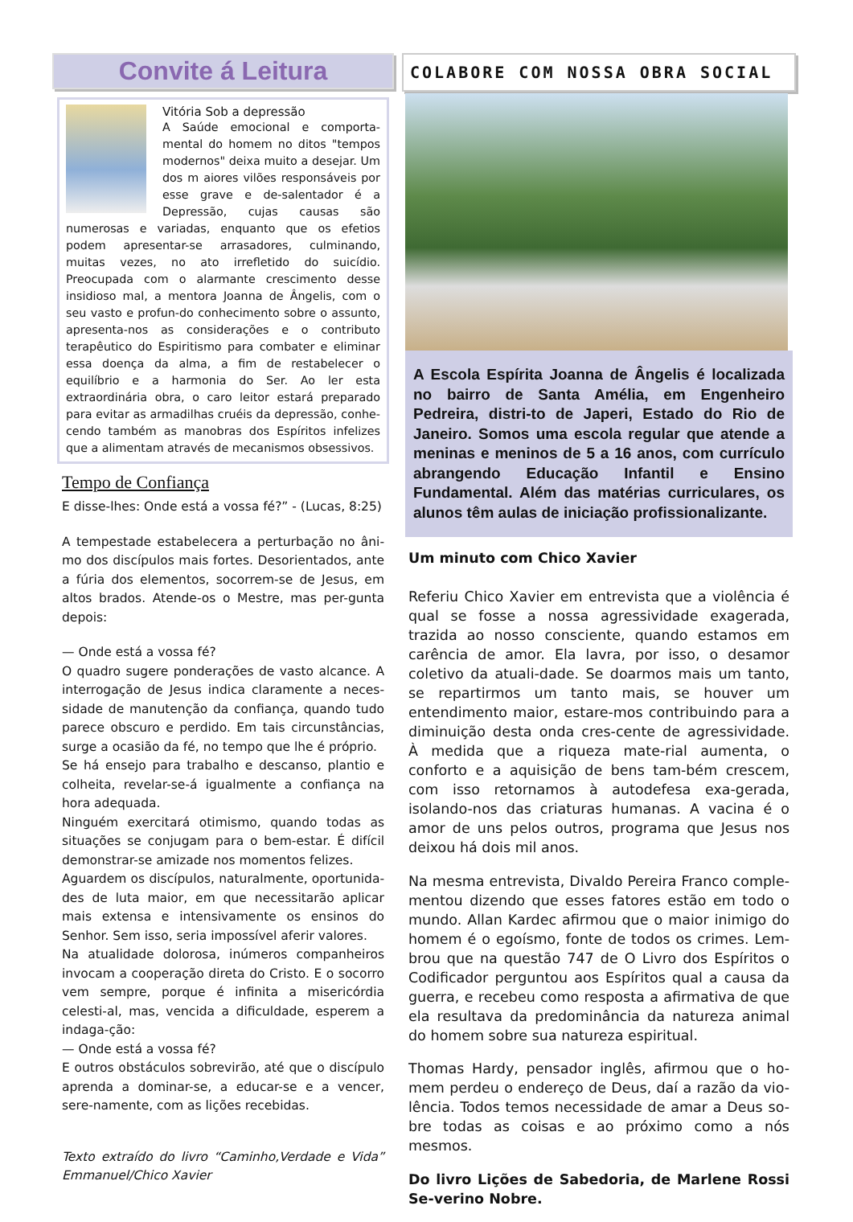Convite á Leitura
Vitória Sob a depressão
A Saúde emocional e comporta-mental do homem no ditos "tempos modernos" deixa muito a desejar. Um dos m aiores vilões responsáveis por esse grave e de-salentador é a Depressão, cujas causas são numerosas e variadas, enquanto que os efetios podem apresentar-se arrasadores, culminando, muitas vezes, no ato irrefletido do suicídio. Preocupada com o alarmante crescimento desse insidioso mal, a mentora Joanna de Ângelis, com o seu vasto e profun-do conhecimento sobre o assunto, apresenta-nos as considerações e o contributo terapêutico do Espiritismo para combater e eliminar essa doença da alma, a fim de restabelecer o equilíbrio e a harmonia do Ser. Ao ler esta extraordinária obra, o caro leitor estará preparado para evitar as armadilhas cruéis da depressão, conhe-cendo também as manobras dos Espíritos infelizes que a alimentam através de mecanismos obsessivos.
Tempo de Confiança
E disse-lhes: Onde está a vossa fé?” - (Lucas, 8:25)
A tempestade estabelecera a perturbação no âni-mo dos discípulos mais fortes. Desorientados, ante a fúria dos elementos, socorrem-se de Jesus, em altos brados. Atende-os o Mestre, mas per-gunta depois:
— Onde está a vossa fé?
O quadro sugere ponderações de vasto alcance. A interrogação de Jesus indica claramente a neces-sidade de manutenção da confiança, quando tudo parece obscuro e perdido. Em tais circunstâncias, surge a ocasião da fé, no tempo que lhe é próprio.
Se há ensejo para trabalho e descanso, plantio e colheita, revelar-se-á igualmente a confiança na hora adequada.
Ninguém exercitará otimismo, quando todas as situações se conjugam para o bem-estar. É difícil demonstrar-se amizade nos momentos felizes.
Aguardem os discípulos, naturalmente, oportunida-des de luta maior, em que necessitarão aplicar mais extensa e intensivamente os ensinos do Senhor. Sem isso, seria impossível aferir valores.
Na atualidade dolorosa, inúmeros companheiros invocam a cooperação direta do Cristo. E o socorro vem sempre, porque é infinita a misericórdia celesti-al, mas, vencida a dificuldade, esperem a indaga-ção:
— Onde está a vossa fé?
E outros obstáculos sobrevirão, até que o discípulo aprenda a dominar-se, a educar-se e a vencer, sere-namente, com as lições recebidas.
Texto extraído do livro “Caminho,Verdade e Vida” Emmanuel/Chico Xavier
COLABORE COM NOSSA OBRA SOCIAL
A Escola Espírita Joanna de Ângelis é localizada no bairro de Santa Amélia, em Engenheiro Pedreira, distri-to de Japeri, Estado do Rio de Janeiro. Somos uma escola regular que atende a meninas e meninos de 5 a 16 anos, com currículo abrangendo Educação Infantil e Ensino Fundamental. Além das matérias curriculares, os alunos têm aulas de iniciação profissionalizante.
Um minuto com Chico Xavier
Referiu Chico Xavier em entrevista que a violência é qual se fosse a nossa agressividade exagerada, trazida ao nosso consciente, quando estamos em carência de amor. Ela lavra, por isso, o desamor coletivo da atuali-dade. Se doarmos mais um tanto, se repartirmos um tanto mais, se houver um entendimento maior, estare-mos contribuindo para a diminuição desta onda cres-cente de agressividade. À medida que a riqueza mate-rial aumenta, o conforto e a aquisição de bens tam-bém crescem, com isso retornamos à autodefesa exa-gerada, isolando-nos das criaturas humanas. A vacina é o amor de uns pelos outros, programa que Jesus nos deixou há dois mil anos.
Na mesma entrevista, Divaldo Pereira Franco comple-mentou dizendo que esses fatores estão em todo o mundo. Allan Kardec afirmou que o maior inimigo do homem é o egoísmo, fonte de todos os crimes. Lem-brou que na questão 747 de O Livro dos Espíritos o Codificador perguntou aos Espíritos qual a causa da guerra, e recebeu como resposta a afirmativa de que ela resultava da predominância da natureza animal do homem sobre sua natureza espiritual.
Thomas Hardy, pensador inglês, afirmou que o ho-mem perdeu o endereço de Deus, daí a razão da vio-lência. Todos temos necessidade de amar a Deus so-bre todas as coisas e ao próximo como a nós mesmos.
Do livro Lições de Sabedoria, de Marlene Rossi Se-verino Nobre.